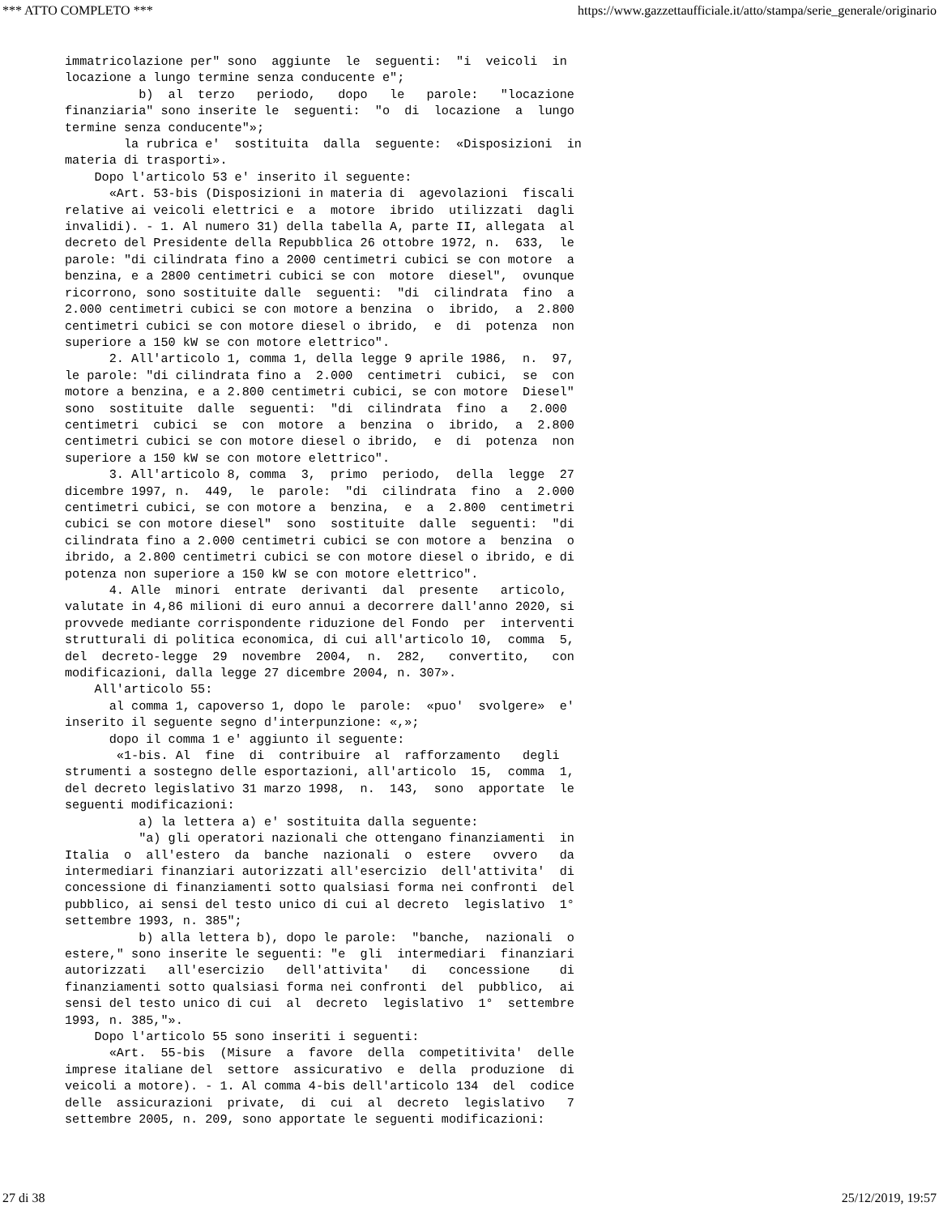*** ATTO COMPLETO *** https://www.gazzettaufficiale.it/atto/stampa/serie_generale/originario
immatricolazione per" sono  aggiunte  le  seguenti:  "i  veicoli  in
locazione a lungo termine senza conducente e";
          b)  al  terzo   periodo,   dopo   le   parole:   "locazione
finanziaria" sono inserite le  seguenti:  "o  di  locazione  a  lungo
termine senza conducente"»;
        la rubrica e'  sostituita  dalla  seguente:  «Disposizioni  in
materia di trasporti».
    Dopo l'articolo 53 e' inserito il seguente:
      «Art. 53-bis (Disposizioni in materia di  agevolazioni  fiscali
relative ai veicoli elettrici e  a  motore  ibrido  utilizzati  dagli
invalidi). - 1. Al numero 31) della tabella A, parte II, allegata  al
decreto del Presidente della Repubblica 26 ottobre 1972, n.  633,  le
parole: "di cilindrata fino a 2000 centimetri cubici se con motore  a
benzina, e a 2800 centimetri cubici se con  motore  diesel",  ovunque
ricorrono, sono sostituite dalle  seguenti:  "di  cilindrata  fino  a
2.000 centimetri cubici se con motore a benzina  o  ibrido,  a  2.800
centimetri cubici se con motore diesel o ibrido,  e  di  potenza  non
superiore a 150 kW se con motore elettrico".
      2. All'articolo 1, comma 1, della legge 9 aprile 1986,  n.  97,
le parole: "di cilindrata fino a  2.000  centimetri  cubici,  se  con
motore a benzina, e a 2.800 centimetri cubici, se con motore  Diesel"
sono  sostituite  dalle  seguenti:  "di  cilindrata  fino  a   2.000
centimetri  cubici  se  con  motore  a  benzina  o  ibrido,  a  2.800
centimetri cubici se con motore diesel o ibrido,  e  di  potenza  non
superiore a 150 kW se con motore elettrico".
      3. All'articolo 8, comma  3,  primo  periodo,  della  legge  27
dicembre 1997, n.  449,  le  parole:  "di  cilindrata  fino  a  2.000
centimetri cubici, se con motore a  benzina,  e  a  2.800  centimetri
cubici se con motore diesel"  sono  sostituite  dalle  seguenti:  "di
cilindrata fino a 2.000 centimetri cubici se con motore a  benzina  o
ibrido, a 2.800 centimetri cubici se con motore diesel o ibrido, e di
potenza non superiore a 150 kW se con motore elettrico".
      4. Alle  minori  entrate  derivanti  dal  presente   articolo,
valutate in 4,86 milioni di euro annui a decorrere dall'anno 2020, si
provvede mediante corrispondente riduzione del Fondo  per  interventi
strutturali di politica economica, di cui all'articolo 10,  comma  5,
del  decreto-legge  29  novembre  2004,  n.  282,   convertito,   con
modificazioni, dalla legge 27 dicembre 2004, n. 307».
    All'articolo 55:
      al comma 1, capoverso 1, dopo le  parole:  «puo'  svolgere»  e'
inserito il seguente segno d'interpunzione: «,»;
      dopo il comma 1 e' aggiunto il seguente:
       «1-bis. Al  fine  di  contribuire  al  rafforzamento   degli
strumenti a sostegno delle esportazioni, all'articolo  15,  comma  1,
del decreto legislativo 31 marzo 1998,  n.  143,  sono  apportate  le
seguenti modificazioni:
          a) la lettera a) e' sostituita dalla seguente:
          "a) gli operatori nazionali che ottengano finanziamenti  in
Italia  o  all'estero  da  banche  nazionali  o  estere   ovvero   da
intermediari finanziari autorizzati all'esercizio  dell'attivita'  di
concessione di finanziamenti sotto qualsiasi forma nei confronti  del
pubblico, ai sensi del testo unico di cui al decreto  legislativo  1°
settembre 1993, n. 385";
          b) alla lettera b), dopo le parole:  "banche,  nazionali  o
estere," sono inserite le seguenti: "e  gli  intermediari  finanziari
autorizzati   all'esercizio   dell'attivita'   di   concessione    di
finanziamenti sotto qualsiasi forma nei confronti  del  pubblico,  ai
sensi del testo unico di cui  al  decreto  legislativo  1°  settembre
1993, n. 385,"».
    Dopo l'articolo 55 sono inseriti i seguenti:
      «Art.  55-bis  (Misure  a  favore  della  competitivita'  delle
imprese italiane del  settore  assicurativo  e  della  produzione  di
veicoli a motore). - 1. Al comma 4-bis dell'articolo 134  del  codice
delle  assicurazioni  private,  di  cui  al  decreto  legislativo   7
settembre 2005, n. 209, sono apportate le seguenti modificazioni:
27 di 38 25/12/2019, 19:57